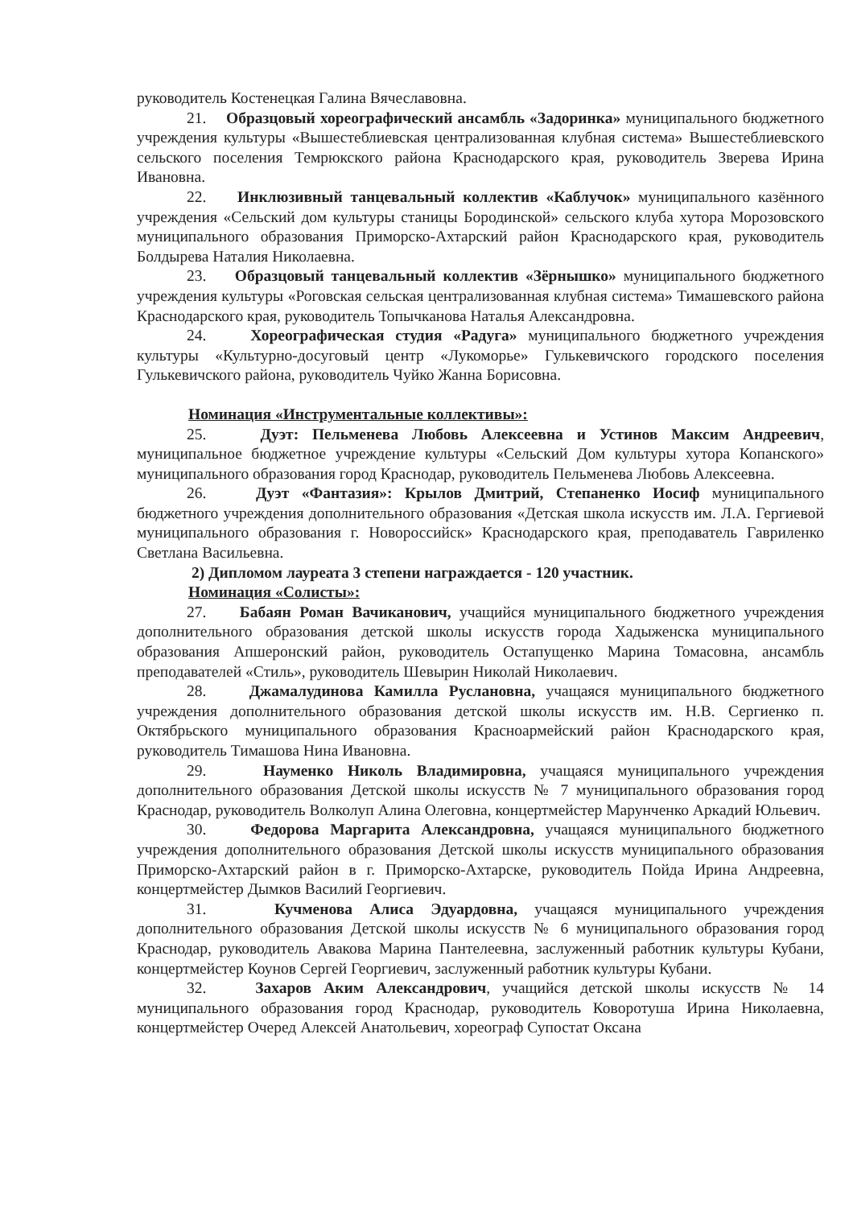руководитель Костенецкая Галина Вячеславовна.
21. Образцовый хореографический ансамбль «Задоринка» муниципального бюджетного учреждения культуры «Вышестеблиевская централизованная клубная система» Вышестеблиевского сельского поселения Темрюкского района Краснодарского края, руководитель Зверева Ирина Ивановна.
22. Инклюзивный танцевальный коллектив «Каблучок» муниципального казённого учреждения «Сельский дом культуры станицы Бородинской» сельского клуба хутора Морозовского муниципального образования Приморско-Ахтарский район Краснодарского края, руководитель Болдырева Наталия Николаевна.
23. Образцовый танцевальный коллектив «Зёрнышко» муниципального бюджетного учреждения культуры «Роговская сельская централизованная клубная система» Тимашевского района Краснодарского края, руководитель Топычканова Наталья Александровна.
24. Хореографическая студия «Радуга» муниципального бюджетного учреждения культуры «Культурно-досуговый центр «Лукоморье» Гулькевичского городского поселения Гулькевичского района, руководитель Чуйко Жанна Борисовна.
Номинация «Инструментальные коллективы»:
25. Дуэт: Пельменева Любовь Алексеевна и Устинов Максим Андреевич, муниципальное бюджетное учреждение культуры «Сельский Дом культуры хутора Копанского» муниципального образования город Краснодар, руководитель Пельменева Любовь Алексеевна.
26. Дуэт «Фантазия»: Крылов Дмитрий, Степаненко Иосиф муниципального бюджетного учреждения дополнительного образования «Детская школа искусств им. Л.А. Гергиевой муниципального образования г. Новороссийск» Краснодарского края, преподаватель Гавриленко Светлана Васильевна.
2) Дипломом лауреата 3 степени награждается - 120 участник.
Номинация «Солисты»:
27. Бабаян Роман Вачиканович, учащийся муниципального бюджетного учреждения дополнительного образования детской школы искусств города Хадыженска муниципального образования Апшеронский район, руководитель Остапущенко Марина Томасовна, ансамбль преподавателей «Стиль», руководитель Шевырин Николай Николаевич.
28. Джамалудинова Камилла Руслановна, учащаяся муниципального бюджетного учреждения дополнительного образования детской школы искусств им. Н.В. Сергиенко п. Октябрьского муниципального образования Красноармейский район Краснодарского края, руководитель Тимашова Нина Ивановна.
29. Науменко Николь Владимировна, учащаяся муниципального учреждения дополнительного образования Детской школы искусств № 7 муниципального образования город Краснодар, руководитель Волколуп Алина Олеговна, концертмейстер Марунченко Аркадий Юльевич.
30. Федорова Маргарита Александровна, учащаяся муниципального бюджетного учреждения дополнительного образования Детской школы искусств муниципального образования Приморско-Ахтарский район в г. Приморско-Ахтарске, руководитель Пойда Ирина Андреевна, концертмейстер Дымков Василий Георгиевич.
31. Кучменова Алиса Эдуардовна, учащаяся муниципального учреждения дополнительного образования Детской школы искусств № 6 муниципального образования город Краснодар, руководитель Авакова Марина Пантелеевна, заслуженный работник культуры Кубани, концертмейстер Коунов Сергей Георгиевич, заслуженный работник культуры Кубани.
32. Захаров Аким Александрович, учащийся детской школы искусств № 14 муниципального образования город Краснодар, руководитель Коворотуша Ирина Николаевна, концертмейстер Очеред Алексей Анатольевич, хореограф Супостат Оксана